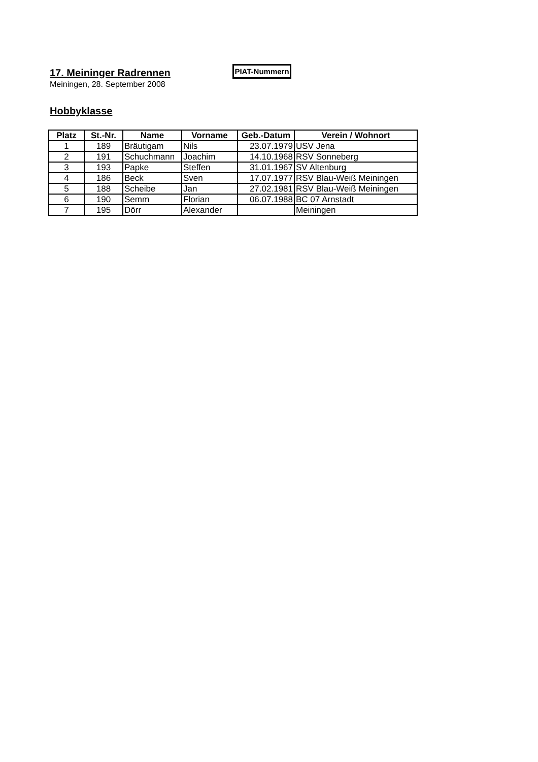17. Meininger Radrennen
PIAT-Nummern
Meiningen, 28. September 2008
Hobbyklasse
| Platz | St.-Nr. | Name | Vorname | Geb.-Datum | Verein / Wohnort |
| --- | --- | --- | --- | --- | --- |
| 1 | 189 | Bräutigam | Nils | 23.07.1979 | USV Jena |
| 2 | 191 | Schuchmann | Joachim | 14.10.1968 | RSV Sonneberg |
| 3 | 193 | Papke | Steffen | 31.01.1967 | SV Altenburg |
| 4 | 186 | Beck | Sven | 17.07.1977 | RSV Blau-Weiß Meiningen |
| 5 | 188 | Scheibe | Jan | 27.02.1981 | RSV Blau-Weiß Meiningen |
| 6 | 190 | Semm | Florian | 06.07.1988 | BC 07 Arnstadt |
| 7 | 195 | Dörr | Alexander | | Meiningen |